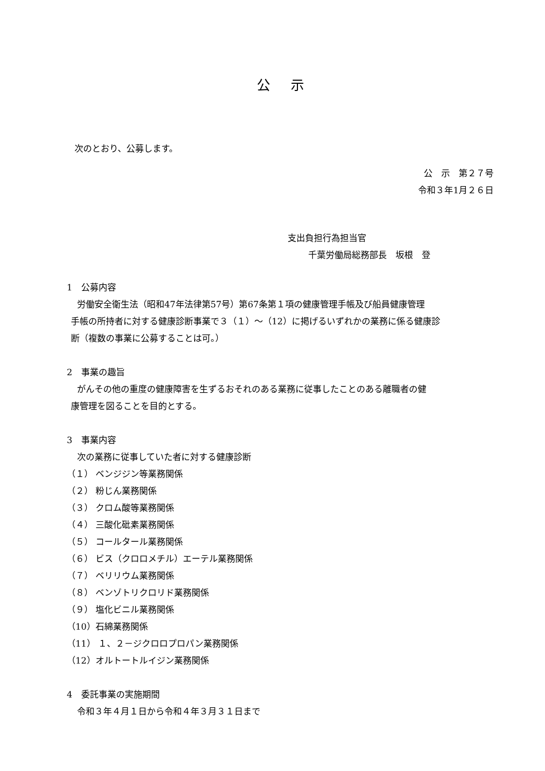公示
次のとおり、公募します。
公　示　第２７号
令和３年1月２６日
支出負担行為担当官
千葉労働局総務部長　坂根　登
1　公募内容
労働安全衛生法（昭和47年法律第57号）第67条第１項の健康管理手帳及び船員健康管理
手帳の所持者に対する健康診断事業で３（１）～（12）に掲げるいずれかの業務に係る健康診
断（複数の事業に公募することは可。）
2　事業の趣旨
がんその他の重度の健康障害を生ずるおそれのある業務に従事したことのある離職者の健
康管理を図ることを目的とする。
3　事業内容
次の業務に従事していた者に対する健康診断
（１） ベンジジン等業務関係
（２） 粉じん業務関係
（３） クロム酸等業務関係
（４） 三酸化砒素業務関係
（５） コールタール業務関係
（６） ビス（クロロメチル）エーテル業務関係
（７） ベリリウム業務関係
（８） ベンゾトリクロリド業務関係
（９） 塩化ビニル業務関係
（10）石綿業務関係
（11） １、２－ジクロロプロパン業務関係
（12）オルトートルイジン業務関係
4　委託事業の実施期間
令和３年４月１日から令和４年３月３１日まで